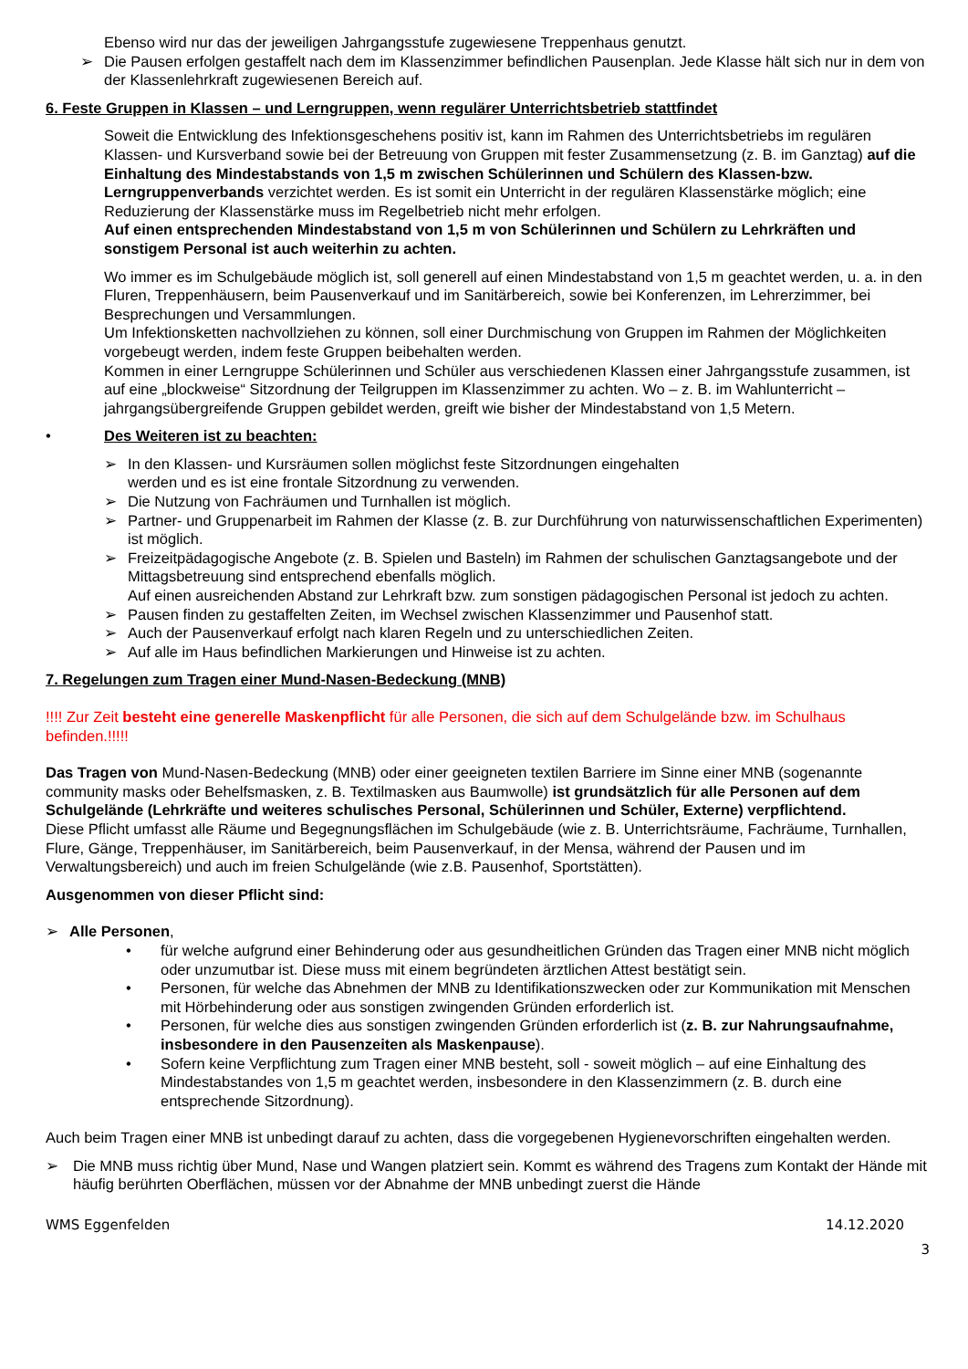Ebenso wird nur das der jeweiligen Jahrgangsstufe zugewiesene Treppenhaus genutzt.
➢ Die Pausen erfolgen gestaffelt nach dem im Klassenzimmer befindlichen Pausenplan. Jede Klasse hält sich nur in dem von der Klassenlehrkraft zugewiesenen Bereich auf.
6. Feste Gruppen in Klassen – und Lerngruppen, wenn regulärer Unterrichtsbetrieb stattfindet
Soweit die Entwicklung des Infektionsgeschehens positiv ist, kann im Rahmen des Unterrichtsbetriebs im regulären Klassen- und Kursverband sowie bei der Betreuung von Gruppen mit fester Zusammensetzung (z. B. im Ganztag) auf die Einhaltung des Mindestabstands von 1,5 m zwischen Schülerinnen und Schülern des Klassen-bzw. Lerngruppenverbands verzichtet werden. Es ist somit ein Unterricht in der regulären Klassenstärke möglich; eine Reduzierung der Klassenstärke muss im Regelbetrieb nicht mehr erfolgen.
Auf einen entsprechenden Mindestabstand von 1,5 m von Schülerinnen und Schülern zu Lehrkräften und sonstigem Personal ist auch weiterhin zu achten.
Wo immer es im Schulgebäude möglich ist, soll generell auf einen Mindestabstand von 1,5 m geachtet werden, u. a. in den Fluren, Treppenhäusern, beim Pausenverkauf und im Sanitärbereich, sowie bei Konferenzen, im Lehrerzimmer, bei Besprechungen und Versammlungen.
Um Infektionsketten nachvollziehen zu können, soll einer Durchmischung von Gruppen im Rahmen der Möglichkeiten vorgebeugt werden, indem feste Gruppen beibehalten werden.
Kommen in einer Lerngruppe Schülerinnen und Schüler aus verschiedenen Klassen einer Jahrgangsstufe zusammen, ist auf eine „blockweise“ Sitzordnung der Teilgruppen im Klassenzimmer zu achten. Wo – z. B. im Wahlunterricht – jahrgangsübergreifende Gruppen gebildet werden, greift wie bisher der Mindestabstand von 1,5 Metern.
• Des Weiteren ist zu beachten:
➢ In den Klassen- und Kursräumen sollen möglichst feste Sitzordnungen eingehalten
werden und es ist eine frontale Sitzordnung zu verwenden.
➢ Die Nutzung von Fachräumen und Turnhallen ist möglich.
➢ Partner- und Gruppenarbeit im Rahmen der Klasse (z. B. zur Durchführung von naturwissenschaftlichen Experimenten) ist möglich.
➢ Freizeitpädagogische Angebote (z. B. Spielen und Basteln) im Rahmen der schulischen Ganztagsangebote und der Mittagsbetreuung sind entsprechend ebenfalls möglich.
Auf einen ausreichenden Abstand zur Lehrkraft bzw. zum sonstigen pädagogischen Personal ist jedoch zu achten.
➢ Pausen finden zu gestaffelten Zeiten, im Wechsel zwischen Klassenzimmer und Pausenhof statt.
➢ Auch der Pausenverkauf erfolgt nach klaren Regeln und zu unterschiedlichen Zeiten.
➢ Auf alle im Haus befindlichen Markierungen und Hinweise ist zu achten.
7. Regelungen zum Tragen einer Mund-Nasen-Bedeckung (MNB)
!!!! Zur Zeit besteht eine generelle Maskenpflicht für alle Personen, die sich auf dem Schulgelände bzw. im Schulhaus befinden.!!!!!
Das Tragen von Mund-Nasen-Bedeckung (MNB) oder einer geeigneten textilen Barriere im Sinne einer MNB (sogenannte community masks oder Behelfsmasken, z. B. Textilmasken aus Baumwolle) ist grundsätzlich für alle Personen auf dem Schulgelände (Lehrkräfte und weiteres schulisches Personal, Schülerinnen und Schüler, Externe) verpflichtend.
Diese Pflicht umfasst alle Räume und Begegnungsflächen im Schulgebäude (wie z. B. Unterrichtsräume, Fachräume, Turnhallen, Flure, Gänge, Treppenhäuser, im Sanitärbereich, beim Pausenverkauf, in der Mensa, während der Pausen und im Verwaltungsbereich) und auch im freien Schulgelände (wie z.B. Pausenhof, Sportstätten).
Ausgenommen von dieser Pflicht sind:
➢ Alle Personen,
• für welche aufgrund einer Behinderung oder aus gesundheitlichen Gründen das Tragen einer MNB nicht möglich oder unzumutbar ist. Diese muss mit einem begründeten ärztlichen Attest bestätigt sein.
• Personen, für welche das Abnehmen der MNB zu Identifikationszwecken oder zur Kommunikation mit Menschen mit Hörbehinderung oder aus sonstigen zwingenden Gründen erforderlich ist.
• Personen, für welche dies aus sonstigen zwingenden Gründen erforderlich ist (z. B. zur Nahrungsaufnahme, insbesondere in den Pausenzeiten als Maskenpause).
• Sofern keine Verpflichtung zum Tragen einer MNB besteht, soll - soweit möglich – auf eine Einhaltung des Mindestabstandes von 1,5 m geachtet werden, insbesondere in den Klassenzimmern (z. B. durch eine entsprechende Sitzordnung).
Auch beim Tragen einer MNB ist unbedingt darauf zu achten, dass die vorgegebenen Hygienevorschriften eingehalten werden.
➢ Die MNB muss richtig über Mund, Nase und Wangen platziert sein. Kommt es während des Tragens zum Kontakt der Hände mit häufig berührten Oberflächen, müssen vor der Abnahme der MNB unbedingt zuerst die Hände
WMS Eggenfelden 14.12.2020
3